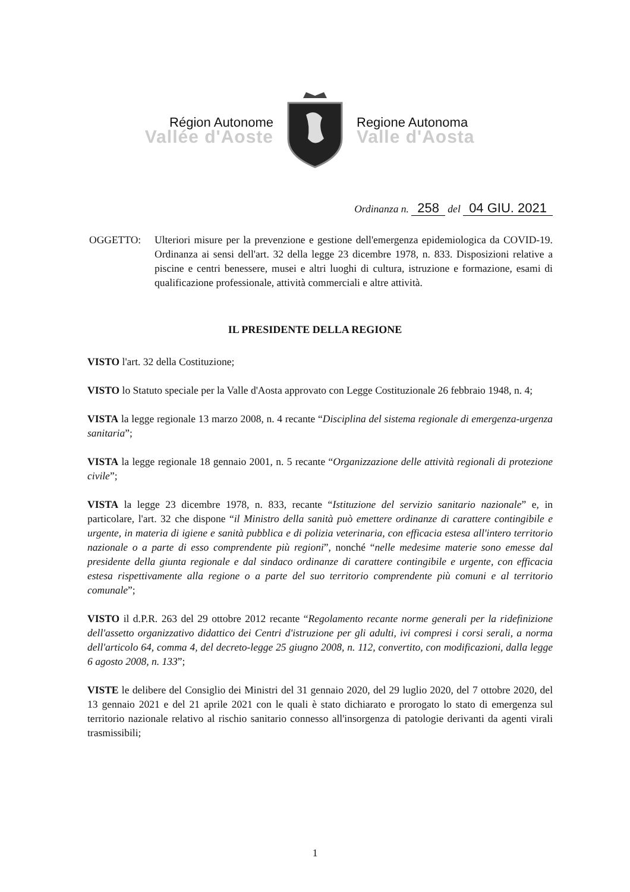Région Autonome
Vallée d'Aoste
Regione Autonoma
Valle d'Aosta
Ordinanza n. 258 del 04 GIU. 2021
OGGETTO: Ulteriori misure per la prevenzione e gestione dell'emergenza epidemiologica da COVID-19. Ordinanza ai sensi dell'art. 32 della legge 23 dicembre 1978, n. 833. Disposizioni relative a piscine e centri benessere, musei e altri luoghi di cultura, istruzione e formazione, esami di qualificazione professionale, attività commerciali e altre attività.
IL PRESIDENTE DELLA REGIONE
VISTO l'art. 32 della Costituzione;
VISTO lo Statuto speciale per la Valle d'Aosta approvato con Legge Costituzionale 26 febbraio 1948, n. 4;
VISTA la legge regionale 13 marzo 2008, n. 4 recante “Disciplina del sistema regionale di emergenza-urgenza sanitaria”;
VISTA la legge regionale 18 gennaio 2001, n. 5 recante “Organizzazione delle attività regionali di protezione civile”;
VISTA la legge 23 dicembre 1978, n. 833, recante “Istituzione del servizio sanitario nazionale” e, in particolare, l'art. 32 che dispone “il Ministro della sanità può emettere ordinanze di carattere contingibile e urgente, in materia di igiene e sanità pubblica e di polizia veterinaria, con efficacia estesa all'intero territorio nazionale o a parte di esso comprendente più regioni”, nonché “nelle medesime materie sono emesse dal presidente della giunta regionale e dal sindaco ordinanze di carattere contingibile e urgente, con efficacia estesa rispettivamente alla regione o a parte del suo territorio comprendente più comuni e al territorio comunale”;
VISTO il d.P.R. 263 del 29 ottobre 2012 recante “Regolamento recante norme generali per la ridefinizione dell'assetto organizzativo didattico dei Centri d'istruzione per gli adulti, ivi compresi i corsi serali, a norma dell'articolo 64, comma 4, del decreto-legge 25 giugno 2008, n. 112, convertito, con modificazioni, dalla legge 6 agosto 2008, n. 133”;
VISTE le delibere del Consiglio dei Ministri del 31 gennaio 2020, del 29 luglio 2020, del 7 ottobre 2020, del 13 gennaio 2021 e del 21 aprile 2021 con le quali è stato dichiarato e prorogato lo stato di emergenza sul territorio nazionale relativo al rischio sanitario connesso all'insorgenza di patologie derivanti da agenti virali trasmissibili;
1